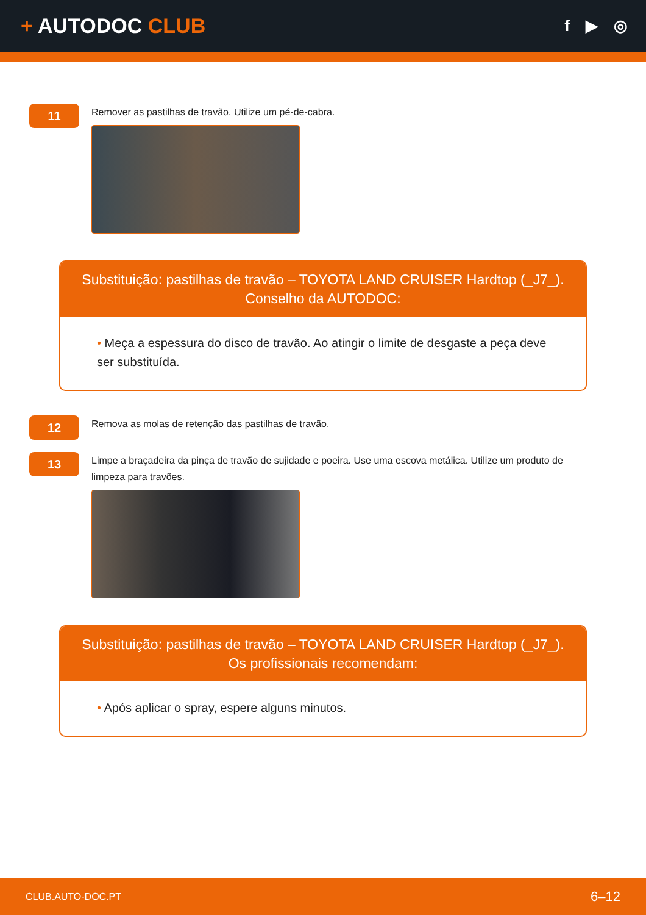+ AUTODOC CLUB
f ▶ ◎
11
Remover as pastilhas de travão. Utilize um pé-de-cabra.
Substituição: pastilhas de travão – TOYOTA LAND CRUISER Hardtop (_J7_).
Conselho da AUTODOC:
• Meça a espessura do disco de travão. Ao atingir o limite de desgaste a peça deve ser substituída.
12
Remova as molas de retenção das pastilhas de travão.
13
Limpe a braçadeira da pinça de travão de sujidade e poeira. Use uma escova metálica. Utilize um produto de limpeza para travões.
Substituição: pastilhas de travão – TOYOTA LAND CRUISER Hardtop (_J7_).
Os profissionais recomendam:
• Após aplicar o spray, espere alguns minutos.
CLUB.AUTO-DOC.PT 6–12